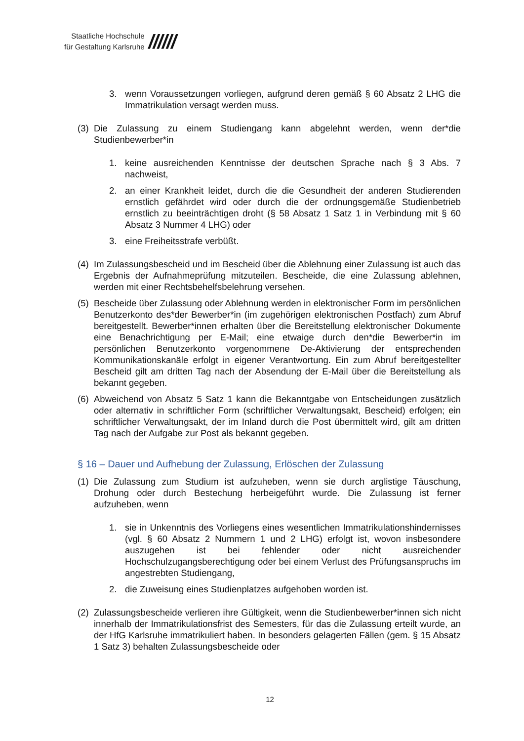Staatliche Hochschule
für Gestaltung Karlsruhe
//////
3. wenn Voraussetzungen vorliegen, aufgrund deren gemäß § 60 Absatz 2 LHG die Immatrikulation versagt werden muss.
(3) Die Zulassung zu einem Studiengang kann abgelehnt werden, wenn der*die Studienbewerber*in
1. keine ausreichenden Kenntnisse der deutschen Sprache nach § 3 Abs. 7 nachweist,
2. an einer Krankheit leidet, durch die die Gesundheit der anderen Studierenden ernstlich gefährdet wird oder durch die der ordnungsgemäße Studienbetrieb ernstlich zu beeinträchtigen droht (§ 58 Absatz 1 Satz 1 in Verbindung mit § 60 Absatz 3 Nummer 4 LHG) oder
3. eine Freiheitsstrafe verbüßt.
(4) Im Zulassungsbescheid und im Bescheid über die Ablehnung einer Zulassung ist auch das Ergebnis der Aufnahmeprüfung mitzuteilen. Bescheide, die eine Zulassung ablehnen, werden mit einer Rechtsbehelfsbelehrung versehen.
(5) Bescheide über Zulassung oder Ablehnung werden in elektronischer Form im persönlichen Benutzerkonto des*der Bewerber*in (im zugehörigen elektronischen Postfach) zum Abruf bereitgestellt. Bewerber*innen erhalten über die Bereitstellung elektronischer Dokumente eine Benachrichtigung per E-Mail; eine etwaige durch den*die Bewerber*in im persönlichen Benutzerkonto vorgenommene De-Aktivierung der entsprechenden Kommunikationskanäle erfolgt in eigener Verantwortung. Ein zum Abruf bereitgestellter Bescheid gilt am dritten Tag nach der Absendung der E-Mail über die Bereitstellung als bekannt gegeben.
(6) Abweichend von Absatz 5 Satz 1 kann die Bekanntgabe von Entscheidungen zusätzlich oder alternativ in schriftlicher Form (schriftlicher Verwaltungsakt, Bescheid) erfolgen; ein schriftlicher Verwaltungsakt, der im Inland durch die Post übermittelt wird, gilt am dritten Tag nach der Aufgabe zur Post als bekannt gegeben.
§ 16 – Dauer und Aufhebung der Zulassung, Erlöschen der Zulassung
(1) Die Zulassung zum Studium ist aufzuheben, wenn sie durch arglistige Täuschung, Drohung oder durch Bestechung herbeigeführt wurde. Die Zulassung ist ferner aufzuheben, wenn
1. sie in Unkenntnis des Vorliegens eines wesentlichen Immatrikulationshindernisses (vgl. § 60 Absatz 2 Nummern 1 und 2 LHG) erfolgt ist, wovon insbesondere auszugehen ist bei fehlender oder nicht ausreichender Hochschulzugangsberechtigung oder bei einem Verlust des Prüfungsanspruchs im angestrebten Studiengang,
2. die Zuweisung eines Studienplatzes aufgehoben worden ist.
(2) Zulassungsbescheide verlieren ihre Gültigkeit, wenn die Studienbewerber*innen sich nicht innerhalb der Immatrikulationsfrist des Semesters, für das die Zulassung erteilt wurde, an der HfG Karlsruhe immatrikuliert haben. In besonders gelagerten Fällen (gem. § 15 Absatz 1 Satz 3) behalten Zulassungsbescheide oder
12